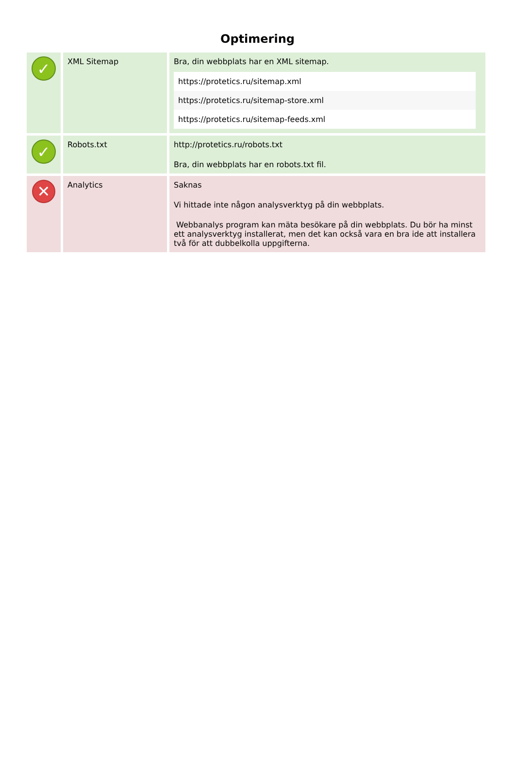Optimering
| ✓ | XML Sitemap | Bra, din webbplats har en XML sitemap. / https://protetics.ru/sitemap.xml / / https://protetics.ru/sitemap-store.xml / / https://protetics.ru/sitemap-feeds.xml / |
| ✓ | Robots.txt | http://protetics.ru/robots.txt Bra, din webbplats har en robots.txt fil. |
| ✕ | Analytics | Saknas Vi hittade inte någon analysverktyg på din webbplats. Webbanalys program kan mäta besökare på din webbplats. Du bör ha minst ett analysverktyg installerat, men det kan också vara en bra ide att installera två för att dubbelkolla uppgifterna. |